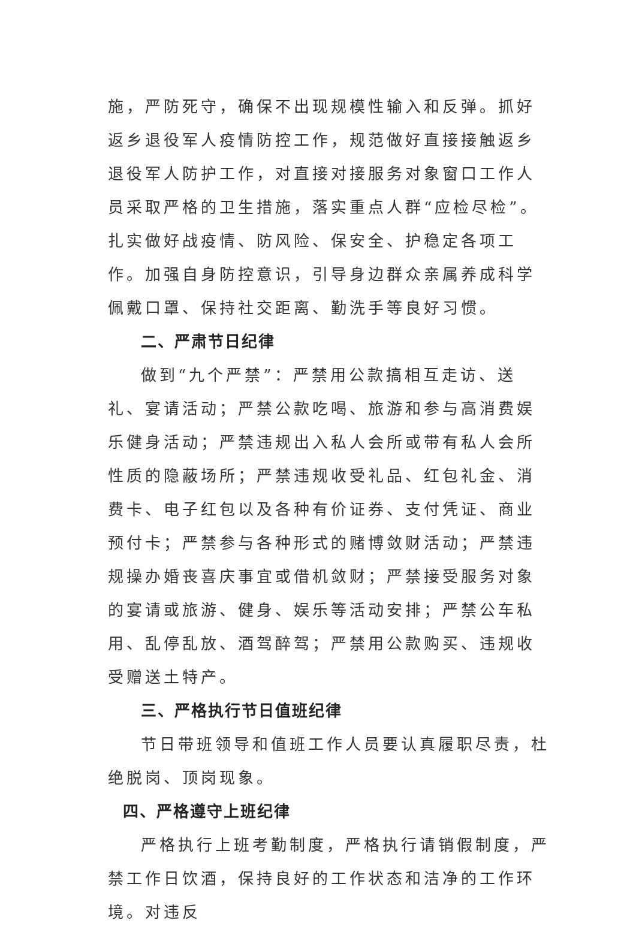施，严防死守，确保不出现规模性输入和反弹。抓好返乡退役军人疫情防控工作，规范做好直接接触返乡退役军人防护工作，对直接对接服务对象窗口工作人员采取严格的卫生措施，落实重点人群“应检尽检”。扎实做好战疫情、防风险、保安全、护稳定各项工作。加强自身防控意识，引导身边群众亲属养成科学佩戴口罩、保持社交距离、勤洗手等良好习惯。
二、严肃节日纪律
做到“九个严禁”：严禁用公款搞相互走访、送礼、宴请活动；严禁公款吃喝、旅游和参与高消费娱乐健身活动；严禁违规出入私人会所或带有私人会所性质的隐蔽场所；严禁违规收受礼品、红包礼金、消费卡、电子红包以及各种有价证券、支付凭证、商业预付卡；严禁参与各种形式的赌博敛财活动；严禁违规操办婚丧喜庆事宜或借机敛财；严禁接受服务对象的宴请或旅游、健身、娱乐等活动安排；严禁公车私用、乱停乱放、酒驾醉驾；严禁用公款购买、违规收受赠送土特产。
三、严格执行节日值班纪律
节日带班领导和值班工作人员要认真履职尽责，杜绝脱岗、顶岗现象。
四、严格遵守上班纪律
严格执行上班考勤制度，严格执行请销假制度，严禁工作日饮酒，保持良好的工作状态和洁净的工作环境。对违反